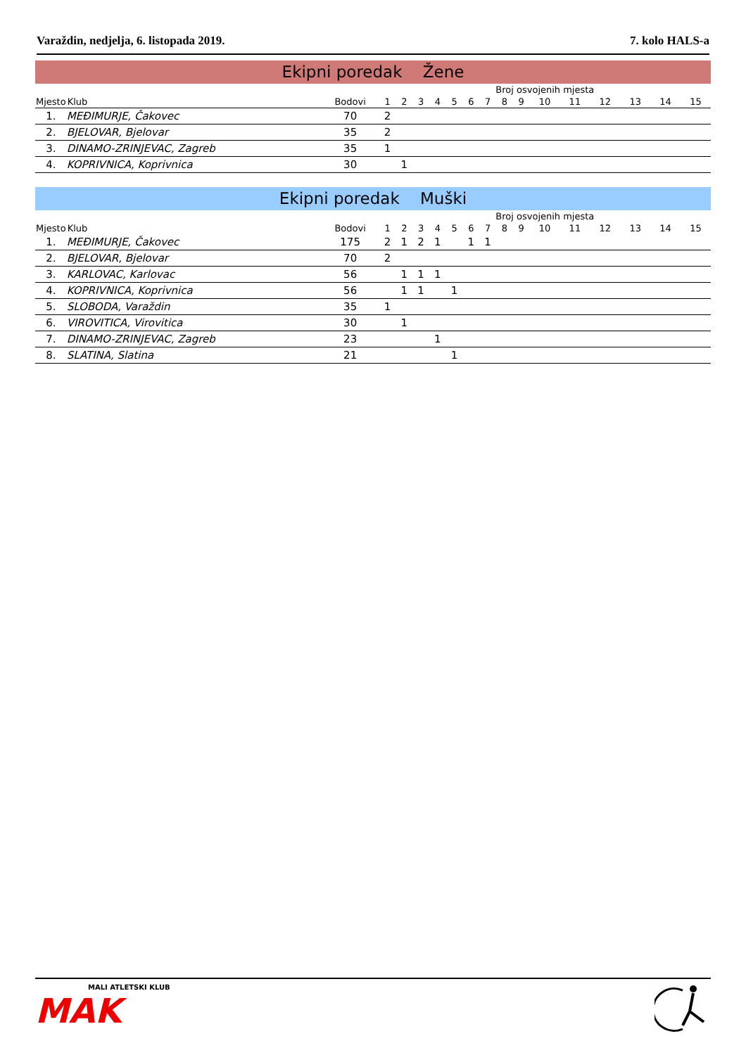Varaždin, nedjelja, 6. listopada 2019. 7. kolo HALS-a
Ekipni poredak Žene
| | | | Broj osvojenih mjesta | | | | | | | | | | | | | | |
| --- | --- | --- | --- | --- | --- | --- | --- | --- | --- | --- | --- | --- | --- | --- | --- | --- | --- |
| Mjesto | Klub | Bodovi | 1 | 2 | 3 | 4 | 5 | 6 | 7 | 8 | 9 | 10 | 11 | 12 | 13 | 14 | 15 |
| 1. | MEĐIMURJE, Čakovec | 70 | 2 | | | | | | | | | | | | | | |
| 2. | BJELOVAR, Bjelovar | 35 | 2 | | | | | | | | | | | | | | |
| 3. | DINAMO-ZRINJEVAC, Zagreb | 35 | 1 | | | | | | | | | | | | | | |
| 4. | KOPRIVNICA, Koprivnica | 30 | | 1 | | | | | | | | | | | | | |
Ekipni poredak Muški
| | | | Broj osvojenih mjesta | | | | | | | | | | | | | | |
| --- | --- | --- | --- | --- | --- | --- | --- | --- | --- | --- | --- | --- | --- | --- | --- | --- | --- |
| Mjesto | Klub | Bodovi | 1 | 2 | 3 | 4 | 5 | 6 | 7 | 8 | 9 | 10 | 11 | 12 | 13 | 14 | 15 |
| 1. | MEĐIMURJE, Čakovec | 175 | 2 | 1 | 2 | 1 | | 1 | 1 | | | | | | | | |
| 2. | BJELOVAR, Bjelovar | 70 | 2 | | | | | | | | | | | | | | |
| 3. | KARLOVAC, Karlovac | 56 | | 1 | 1 | 1 | | | | | | | | | | | |
| 4. | KOPRIVNICA, Koprivnica | 56 | | 1 | 1 | | 1 | | | | | | | | | | |
| 5. | SLOBODA, Varaždin | 35 | 1 | | | | | | | | | | | | | | |
| 6. | VIROVITICA, Virovitica | 30 | | 1 | | | | | | | | | | | | | |
| 7. | DINAMO-ZRINJEVAC, Zagreb | 23 | | | | 1 | | | | | | | | | | | |
| 8. | SLATINA, Slatina | 21 | | | | | 1 | | | | | | | | | | |
MALI ATLETSKI KLUB
MAK